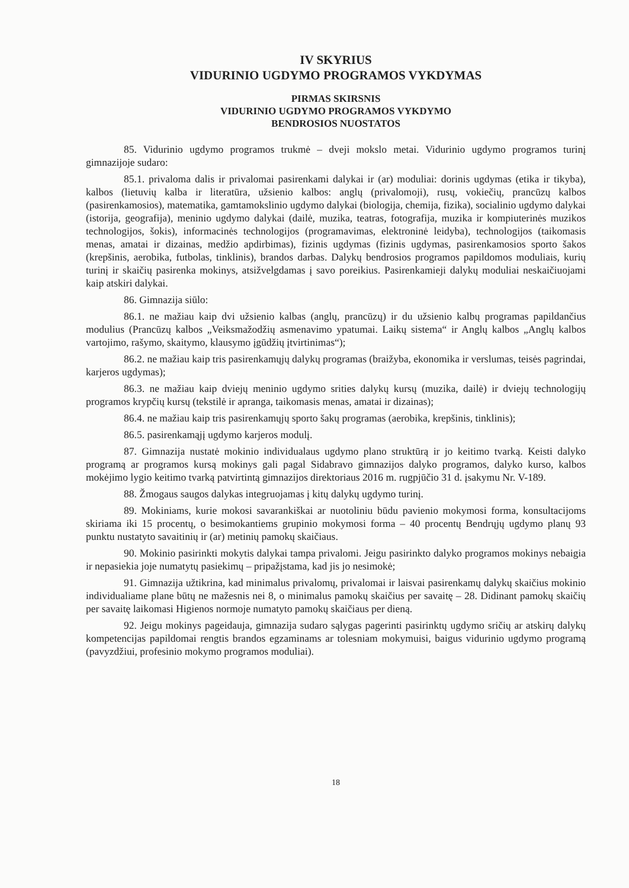IV SKYRIUS
VIDURINIO UGDYMO PROGRAMOS VYKDYMAS
PIRMAS SKIRSNIS
VIDURINIO UGDYMO PROGRAMOS VYKDYMO
BENDROSIOS NUOSTATOS
85. Vidurinio ugdymo programos trukmė – dveji mokslo metai. Vidurinio ugdymo programos turinį gimnazijoje sudaro:
85.1. privaloma dalis ir privalomai pasirenkami dalykai ir (ar) moduliai: dorinis ugdymas (etika ir tikyba), kalbos (lietuvių kalba ir literatūra, užsienio kalbos: anglų (privalomoji), rusų, vokiečių, prancūzų kalbos (pasirenkamosios), matematika, gamtamokslinio ugdymo dalykai (biologija, chemija, fizika), socialinio ugdymo dalykai (istorija, geografija), meninio ugdymo dalykai (dailė, muzika, teatras, fotografija, muzika ir kompiuterinės muzikos technologijos, šokis), informacinės technologijos (programavimas, elektroninė leidyba), technologijos (taikomasis menas, amatai ir dizainas, medžio apdirbimas), fizinis ugdymas (fizinis ugdymas, pasirenkamosios sporto šakos (krepšinis, aerobika, futbolas, tinklinis), brandos darbas. Dalykų bendrosios programos papildomos moduliais, kurių turinį ir skaičių pasirenka mokinys, atsižvelgdamas į savo poreikius. Pasirenkamieji dalykų moduliai neskaičiuojami kaip atskiri dalykai.
86. Gimnazija siūlo:
86.1. ne mažiau kaip dvi užsienio kalbas (anglų, prancūzų) ir du užsienio kalbų programas papildančius modulius (Prancūzų kalbos „Veiksmažodžių asmenavimo ypatumai. Laikų sistema“ ir Anglų kalbos „Anglų kalbos vartojimo, rašymo, skaitymo, klausymo įgūdžių įtvirtinimas“);
86.2. ne mažiau kaip tris pasirenkamųjų dalykų programas (braižyba, ekonomika ir verslumas, teisės pagrindai, karjeros ugdymas);
86.3. ne mažiau kaip dviejų meninio ugdymo srities dalykų kursų (muzika, dailė) ir dviejų technologijų programos krypčių kursų (tekstilė ir apranga, taikomasis menas, amatai ir dizainas);
86.4. ne mažiau kaip tris pasirenkamųjų sporto šakų programas (aerobika, krepšinis, tinklinis);
86.5. pasirenkamąjį ugdymo karjeros modulį.
87. Gimnazija nustatė mokinio individualaus ugdymo plano struktūrą ir jo keitimo tvarką. Keisti dalyko programą ar programos kursą mokinys gali pagal Sidabravo gimnazijos dalyko programos, dalyko kurso, kalbos mokėjimo lygio keitimo tvarką patvirtintą gimnazijos direktoriaus 2016 m. rugpjūčio 31 d. įsakymu Nr. V-189.
88. Žmogaus saugos dalykas integruojamas į kitų dalykų ugdymo turinį.
89. Mokiniams, kurie mokosi savarankiškai ar nuotoliniu būdu pavienio mokymosi forma, konsultacijoms skiriama iki 15 procentų, o besimokantiems grupinio mokymosi forma – 40 procentų Bendrųjų ugdymo planų 93 punktu nustatyto savaitinių ir (ar) metinių pamokų skaičiaus.
90. Mokinio pasirinkti mokytis dalykai tampa privalomi. Jeigu pasirinkto dalyko programos mokinys nebaigia ir nepasiekia joje numatytų pasiekimų – pripažįstama, kad jis jo nesimokė;
91. Gimnazija užtikrina, kad minimalus privalomų, privalomai ir laisvai pasirenkamų dalykų skaičius mokinio individualiame plane būtų ne mažesnis nei 8, o minimalus pamokų skaičius per savaitę – 28. Didinant pamokų skaičių per savaitę laikomasi Higienos normoje numatyto pamokų skaičiaus per dieną.
92. Jeigu mokinys pageidauja, gimnazija sudaro sąlygas pagerinti pasirinktų ugdymo sričių ar atskirų dalykų kompetencijas papildomai rengtis brandos egzaminams ar tolesniam mokymuisi, baigus vidurinio ugdymo programą (pavyzdžiui, profesinio mokymo programos moduliai).
18